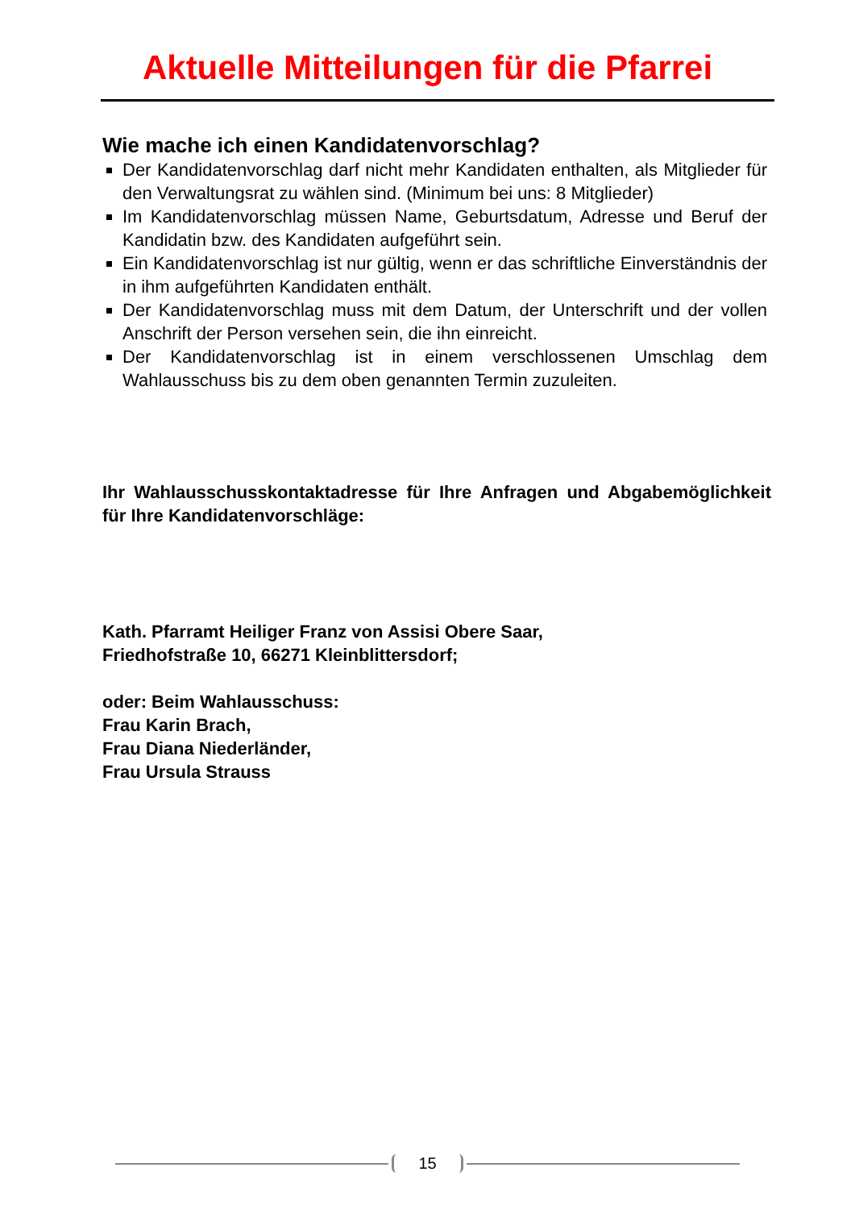Aktuelle Mitteilungen für die Pfarrei
Wie mache ich einen Kandidatenvorschlag?
Der Kandidatenvorschlag darf nicht mehr Kandidaten enthalten, als Mitglieder für den Verwaltungsrat zu wählen sind. (Minimum bei uns: 8 Mitglieder)
Im Kandidatenvorschlag müssen Name, Geburtsdatum, Adresse und Beruf der Kandidatin bzw. des Kandidaten aufgeführt sein.
Ein Kandidatenvorschlag ist nur gültig, wenn er das schriftliche Einverständnis der in ihm aufgeführten Kandidaten enthält.
Der Kandidatenvorschlag muss mit dem Datum, der Unterschrift und der vollen Anschrift der Person versehen sein, die ihn einreicht.
Der Kandidatenvorschlag ist in einem verschlossenen Umschlag dem Wahlausschuss bis zu dem oben genannten Termin zuzuleiten.
Ihr Wahlausschusskontaktadresse für Ihre Anfragen und Abgabemöglichkeit für Ihre Kandidatenvorschläge:
Kath. Pfarramt Heiliger Franz von Assisi Obere Saar,
Friedhofstraße 10, 66271 Kleinblittersdorf;
oder: Beim Wahlausschuss:
Frau Karin Brach,
Frau Diana Niederländer,
Frau Ursula Strauss
15